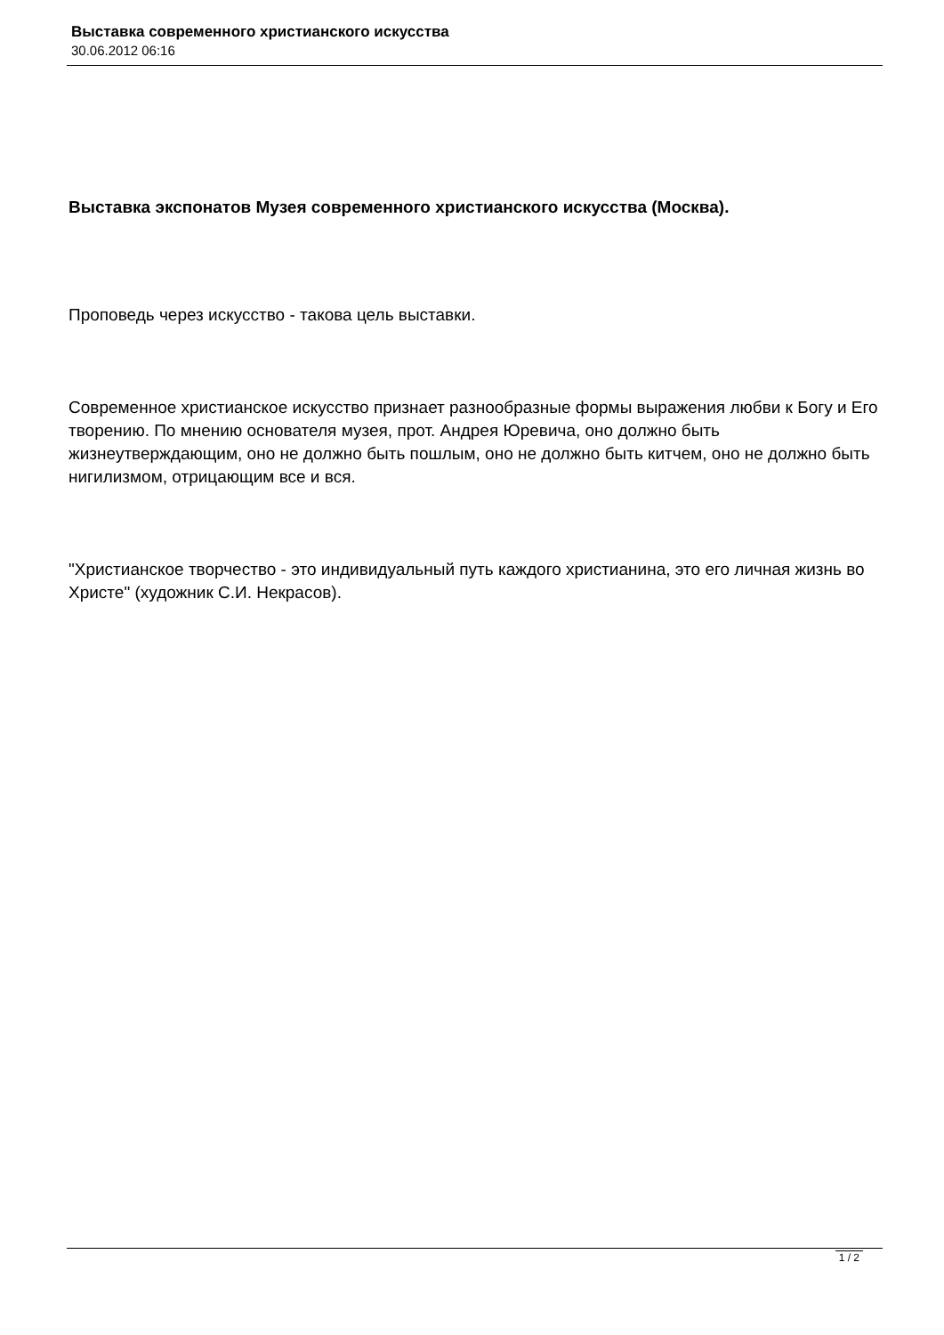Выставка современного христианского искусства
30.06.2012 06:16
Выставка экспонатов Музея современного христианского искусства (Москва).
Проповедь через искусство - такова цель выставки.
Современное христианское искусство признает разнообразные формы выражения любви к Богу и Его творению. По мнению основателя музея, прот. Андрея Юревича, оно должно быть жизнеутверждающим, оно не должно быть пошлым, оно не должно быть китчем, оно не должно быть нигилизмом, отрицающим все и вся.
"Христианское творчество - это индивидуальный путь каждого христианина, это его личная жизнь во Христе" (художник С.И. Некрасов).
1 / 2